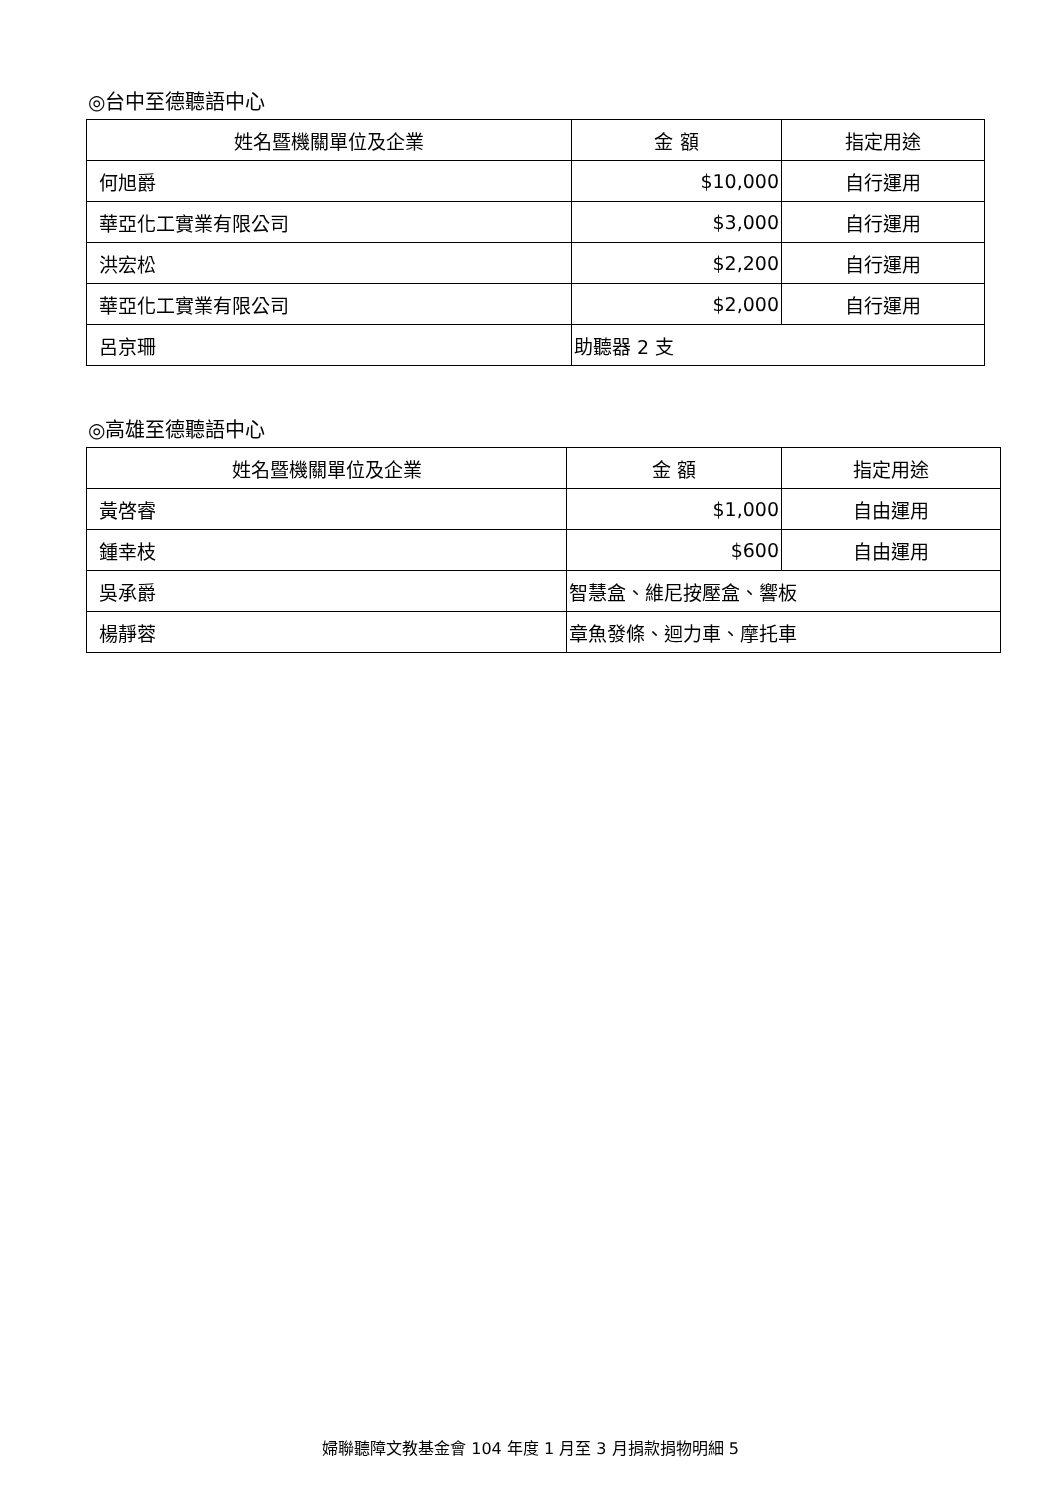◎台中至德聽語中心
| 姓名暨機關單位及企業 | 金 額 | 指定用途 |
| --- | --- | --- |
| 何旭爵 | $10,000 | 自行運用 |
| 華亞化工實業有限公司 | $3,000 | 自行運用 |
| 洪宏松 | $2,200 | 自行運用 |
| 華亞化工實業有限公司 | $2,000 | 自行運用 |
| 呂京珊 | 助聽器 2 支 | |
◎高雄至德聽語中心
| 姓名暨機關單位及企業 | 金 額 | 指定用途 |
| --- | --- | --- |
| 黃啓睿 | $1,000 | 自由運用 |
| 鍾幸枝 | $600 | 自由運用 |
| 吳承爵 | 智慧盒、維尼按壓盒、響板 | |
| 楊靜蓉 | 章魚發條、迴力車、摩托車 | |
婦聯聽障文教基金會 104 年度 1 月至 3 月捐款捐物明細 5